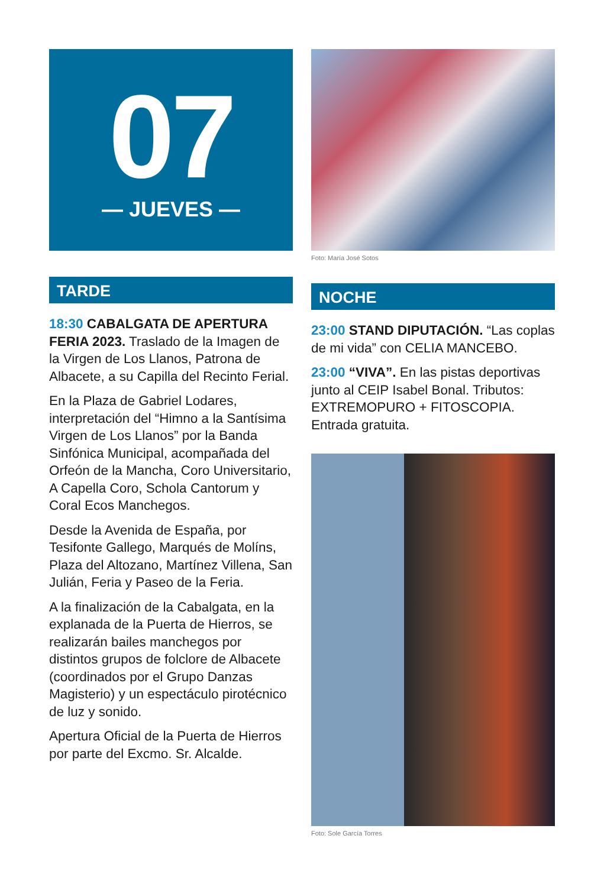07
— JUEVES —
TARDE
18:30 CABALGATA DE APERTURA FERIA 2023. Traslado de la Imagen de la Virgen de Los Llanos, Patrona de Albacete, a su Capilla del Recinto Ferial.
En la Plaza de Gabriel Lodares, interpretación del “Himno a la Santísima Virgen de Los Llanos” por la Banda Sinfónica Municipal, acompañada del Orfeón de la Mancha, Coro Universitario, A Capella Coro, Schola Cantorum y Coral Ecos Manchegos.
Desde la Avenida de España, por Tesifonte Gallego, Marqués de Molíns, Plaza del Altozano, Martínez Villena, San Julián, Feria y Paseo de la Feria.
A la finalización de la Cabalgata, en la explanada de la Puerta de Hierros, se realizarán bailes manchegos por distintos grupos de folclore de Albacete (coordinados por el Grupo Danzas Magisterio) y un espectáculo pirotécnico de luz y sonido.
Apertura Oficial de la Puerta de Hierros por parte del Excmo. Sr. Alcalde.
Foto: María José Sotos
NOCHE
23:00 STAND DIPUTACIÓN. “Las coplas de mi vida” con CELIA MANCEBO.
23:00 “VIVA”. En las pistas deportivas junto al CEIP Isabel Bonal. Tributos: EXTREMOPURO + FITOSCOPIA. Entrada gratuita.
Foto: Sole García Torres